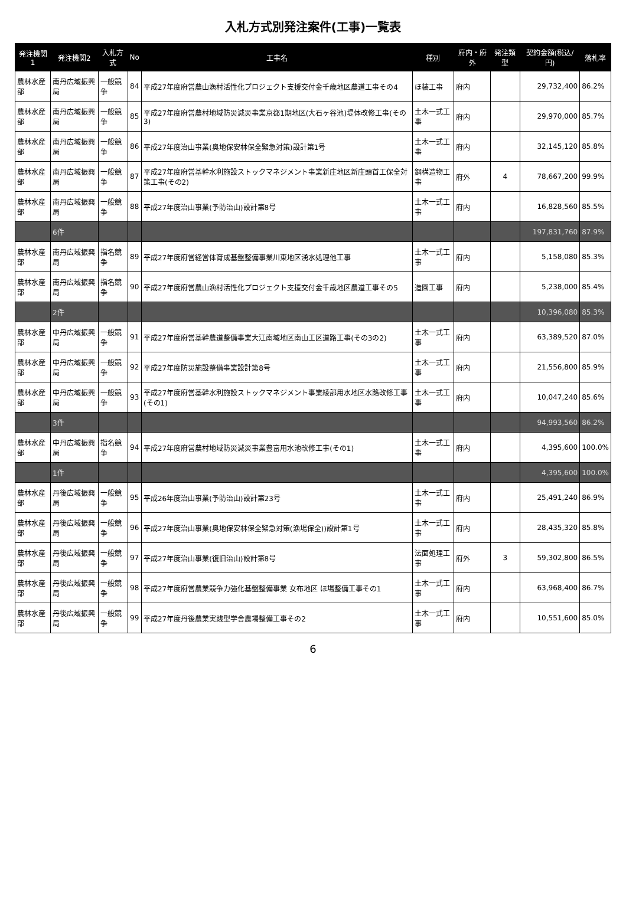入札方式別発注案件(工事)一覧表
| 発注機関1 | 発注機関2 | 入札方式 | No | 工事名 | 種別 | 府内・府外 | 発注類型 | 契約金額(税込/円) | 落札率 |
| --- | --- | --- | --- | --- | --- | --- | --- | --- | --- |
| 農林水産部 | 南丹広域振興局 | 一般競争 | 84 | 平成27年度府営農山漁村活性化プロジェクト支援交付金千歳地区農道工事その4 | ほ装工事 | 府内 | | 29,732,400 | 86.2% |
| 農林水産部 | 南丹広域振興局 | 一般競争 | 85 | 平成27年度府営農村地域防災減災事業京都1期地区(大石ヶ谷池)堤体改修工事(その3) | 土木一式工事 | 府内 | | 29,970,000 | 85.7% |
| 農林水産部 | 南丹広域振興局 | 一般競争 | 86 | 平成27年度治山事業(奥地保安林保全緊急対策)設計第1号 | 土木一式工事 | 府内 | | 32,145,120 | 85.8% |
| 農林水産部 | 南丹広域振興局 | 一般競争 | 87 | 平成27年度府営基幹水利施設ストックマネジメント事業新庄地区新庄頭首工保全対策工事(その2) | 鋼構造物工事 | 府外 | 4 | 78,667,200 | 99.9% |
| 農林水産部 | 南丹広域振興局 | 一般競争 | 88 | 平成27年度治山事業(予防治山)設計第8号 | 土木一式工事 | 府内 | | 16,828,560 | 85.5% |
| | 6件 | | | | | | | 197,831,760 | 87.9% |
| 農林水産部 | 南丹広域振興局 | 指名競争 | 89 | 平成27年度府営経営体育成基盤整備事業川東地区湧水処理他工事 | 土木一式工事 | 府内 | | 5,158,080 | 85.3% |
| 農林水産部 | 南丹広域振興局 | 指名競争 | 90 | 平成27年度府営農山漁村活性化プロジェクト支援交付金千歳地区農道工事その5 | 造園工事 | 府内 | | 5,238,000 | 85.4% |
| | 2件 | | | | | | | 10,396,080 | 85.3% |
| 農林水産部 | 中丹広域振興局 | 一般競争 | 91 | 平成27年度府営基幹農道整備事業大江南域地区南山工区道路工事(その3の2) | 土木一式工事 | 府内 | | 63,389,520 | 87.0% |
| 農林水産部 | 中丹広域振興局 | 一般競争 | 92 | 平成27年度防災施設整備事業設計第8号 | 土木一式工事 | 府内 | | 21,556,800 | 85.9% |
| 農林水産部 | 中丹広域振興局 | 一般競争 | 93 | 平成27年度府営基幹水利施設ストックマネジメント事業綾部用水地区水路改修工事(その1) | 土木一式工事 | 府内 | | 10,047,240 | 85.6% |
| | 3件 | | | | | | | 94,993,560 | 86.2% |
| 農林水産部 | 中丹広域振興局 | 指名競争 | 94 | 平成27年度府営農村地域防災減災事業豊富用水池改修工事(その1) | 土木一式工事 | 府内 | | 4,395,600 | 100.0% |
| | 1件 | | | | | | | 4,395,600 | 100.0% |
| 農林水産部 | 丹後広域振興局 | 一般競争 | 95 | 平成26年度治山事業(予防治山)設計第23号 | 土木一式工事 | 府内 | | 25,491,240 | 86.9% |
| 農林水産部 | 丹後広域振興局 | 一般競争 | 96 | 平成27年度治山事業(奥地保安林保全緊急対策(漁場保全))設計第1号 | 土木一式工事 | 府内 | | 28,435,320 | 85.8% |
| 農林水産部 | 丹後広域振興局 | 一般競争 | 97 | 平成27年度治山事業(復旧治山)設計第8号 | 法面処理工事 | 府外 | 3 | 59,302,800 | 86.5% |
| 農林水産部 | 丹後広域振興局 | 一般競争 | 98 | 平成27年度府営農業競争力強化基盤整備事業 女布地区 ほ場整備工事その1 | 土木一式工事 | 府内 | | 63,968,400 | 86.7% |
| 農林水産部 | 丹後広域振興局 | 一般競争 | 99 | 平成27年度丹後農業実践型学舎農場整備工事その2 | 土木一式工事 | 府内 | | 10,551,600 | 85.0% |
6